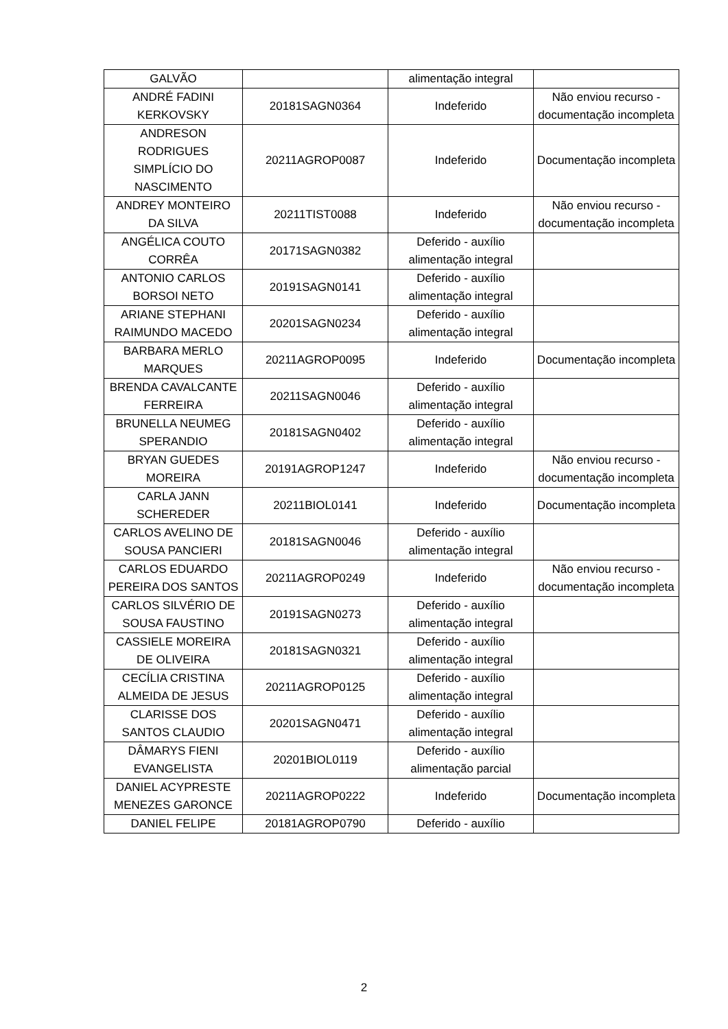| GALVÃO | | alimentação integral | |
| ANDRÉ FADINI KERKOVSKY | 20181SAGN0364 | Indeferido | Não enviou recurso - documentação incompleta |
| ANDRESON RODRIGUES SIMPLÍCIO DO NASCIMENTO | 20211AGROP0087 | Indeferido | Documentação incompleta |
| ANDREY MONTEIRO DA SILVA | 20211TIST0088 | Indeferido | Não enviou recurso - documentação incompleta |
| ANGÉLICA COUTO CORRÊA | 20171SAGN0382 | Deferido - auxílio alimentação integral | |
| ANTONIO CARLOS BORSOI NETO | 20191SAGN0141 | Deferido - auxílio alimentação integral | |
| ARIANE STEPHANI RAIMUNDO MACEDO | 20201SAGN0234 | Deferido - auxílio alimentação integral | |
| BARBARA MERLO MARQUES | 20211AGROP0095 | Indeferido | Documentação incompleta |
| BRENDA CAVALCANTE FERREIRA | 20211SAGN0046 | Deferido - auxílio alimentação integral | |
| BRUNELLA NEUMEG SPERANDIO | 20181SAGN0402 | Deferido - auxílio alimentação integral | |
| BRYAN GUEDES MOREIRA | 20191AGROP1247 | Indeferido | Não enviou recurso - documentação incompleta |
| CARLA JANN SCHEREDER | 20211BIOL0141 | Indeferido | Documentação incompleta |
| CARLOS AVELINO DE SOUSA PANCIERI | 20181SAGN0046 | Deferido - auxílio alimentação integral | |
| CARLOS EDUARDO PEREIRA DOS SANTOS | 20211AGROP0249 | Indeferido | Não enviou recurso - documentação incompleta |
| CARLOS SILVÉRIO DE SOUSA FAUSTINO | 20191SAGN0273 | Deferido - auxílio alimentação integral | |
| CASSIELE MOREIRA DE OLIVEIRA | 20181SAGN0321 | Deferido - auxílio alimentação integral | |
| CECÍLIA CRISTINA ALMEIDA DE JESUS | 20211AGROP0125 | Deferido - auxílio alimentação integral | |
| CLARISSE DOS SANTOS CLAUDIO | 20201SAGN0471 | Deferido - auxílio alimentação integral | |
| DÂMARYS FIENI EVANGELISTA | 20201BIOL0119 | Deferido - auxílio alimentação parcial | |
| DANIEL ACYPRESTE MENEZES GARONCE | 20211AGROP0222 | Indeferido | Documentação incompleta |
| DANIEL FELIPE | 20181AGROP0790 | Deferido - auxílio | |
2